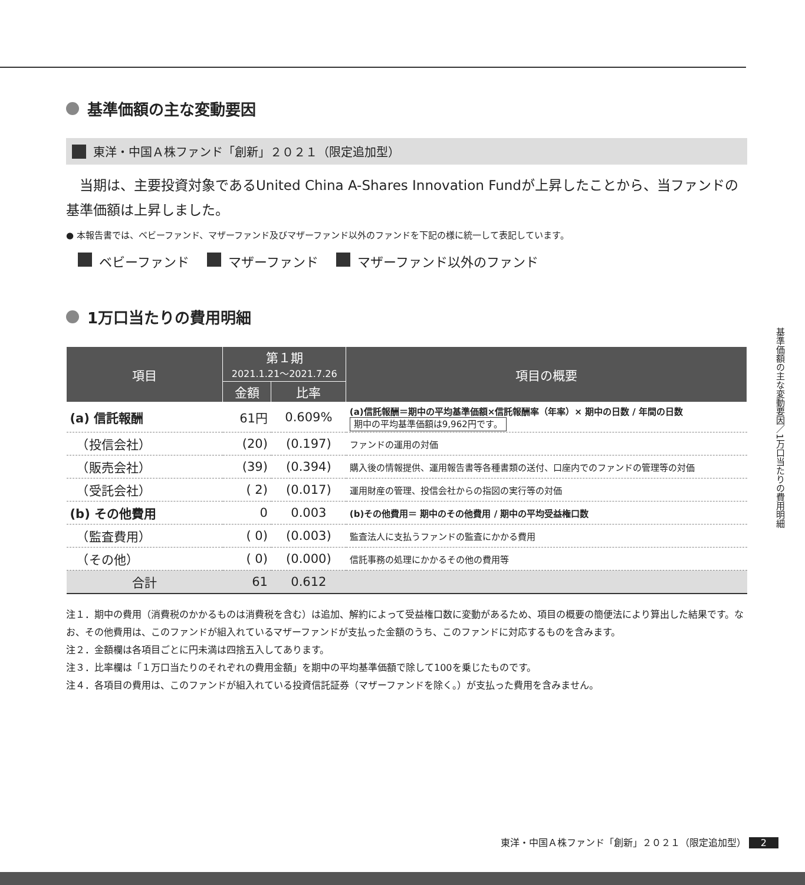基準価額の主な変動要因
東洋・中国Ａ株ファンド「創新」２０２１（限定追加型）
　当期は、主要投資対象であるUnited China A-Shares Innovation Fundが上昇したことから、当ファンドの基準価額は上昇しました。
● 本報告書では、ベビーファンド、マザーファンド及びマザーファンド以外のファンドを下記の様に統一して表記しています。
ベビーファンド マザーファンド マザーファンド以外のファンド
1万口当たりの費用明細
| 項目 | 第１期 2021.1.21～2021.7.26 | | 項目の概要 |
| --- | --- | --- | --- |
| | 金額 | 比率 | |
| (a) 信託報酬 | 61円 | 0.609% | (a)信託報酬＝期中の平均基準価額×信託報酬率（年率）× 期中の日数 / 年間の日数 期中の平均基準価額は9,962円です。 |
| （投信会社） | (20) | (0.197) | ファンドの運用の対価 |
| （販売会社） | (39) | (0.394) | 購入後の情報提供、運用報告書等各種書類の送付、口座内でのファンドの管理等の対価 |
| （受託会社） | ( 2) | (0.017) | 運用財産の管理、投信会社からの指図の実行等の対価 |
| (b) その他費用 | 0 | 0.003 | (b)その他費用＝ 期中のその他費用 / 期中の平均受益権口数 |
| （監査費用） | ( 0) | (0.003) | 監査法人に支払うファンドの監査にかかる費用 |
| （その他） | ( 0) | (0.000) | 信託事務の処理にかかるその他の費用等 |
| 合計 | 61 | 0.612 | |
注１．期中の費用（消費税のかかるものは消費税を含む）は追加、解約によって受益権口数に変動があるため、項目の概要の簡便法により算出した結果です。なお、その他費用は、このファンドが組入れているマザーファンドが支払った金額のうち、このファンドに対応するものを含みます。
注２．金額欄は各項目ごとに円未満は四捨五入してあります。
注３．比率欄は「１万口当たりのそれぞれの費用金額」を期中の平均基準価額で除して100を乗じたものです。
注４．各項目の費用は、このファンドが組入れている投資信託証券（マザーファンドを除く。）が支払った費用を含みません。
基準価額の主な変動要因／1万口当たりの費用明細
東洋・中国Ａ株ファンド「創新」２０２１（限定追加型） 2